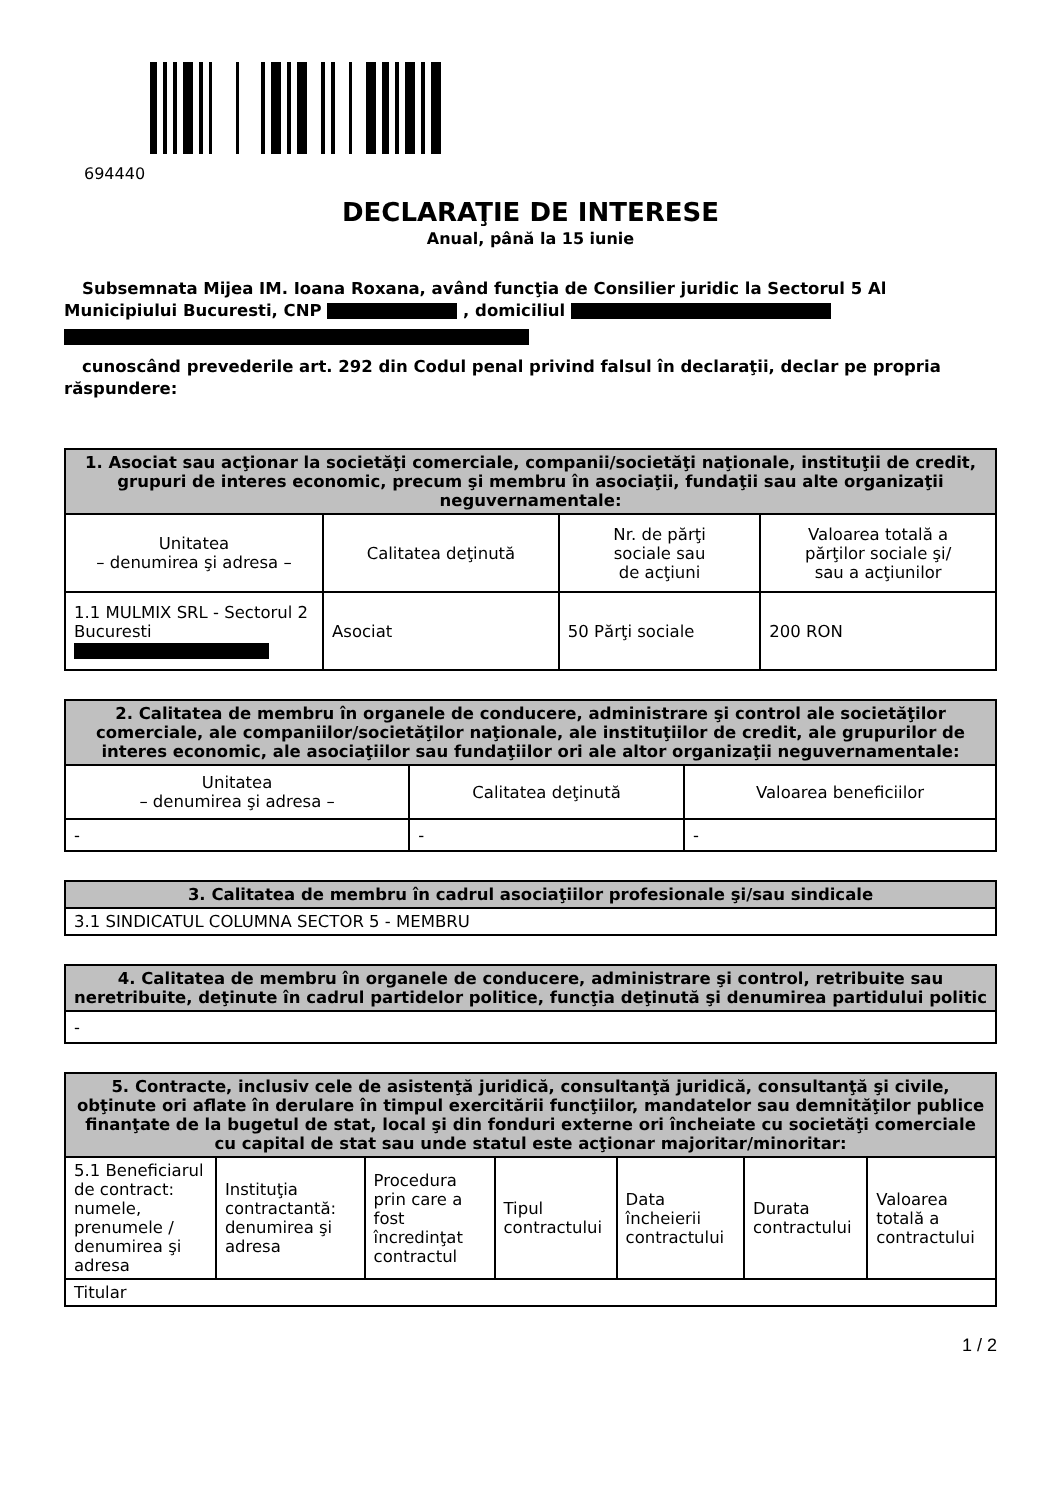694440
DECLARAŢIE DE INTERESE
Anual, până la 15 iunie
Subsemnata Mijea IM. Ioana Roxana, având funcţia de Consilier juridic la Sectorul 5 Al
Municipiului Bucuresti, CNP , domiciliul
cunoscând prevederile art. 292 din Codul penal privind falsul în declaraţii, declar pe propria
răspundere:
| 1. Asociat sau acţionar la societăţi comerciale, companii/societăţi naţionale, instituţii de credit, grupuri de interes economic, precum şi membru în asociaţii, fundaţii sau alte organizaţii neguvernamentale: | | | |
| --- | --- | --- | --- |
| Unitatea – denumirea şi adresa – | Calitatea deţinută | Nr. de părţi sociale sau de acţiuni | Valoarea totală a părţilor sociale şi/ sau a acţiunilor |
| 1.1 MULMIX SRL - Sectorul 2 Bucuresti | Asociat | 50 Părţi sociale | 200 RON |
| 2. Calitatea de membru în organele de conducere, administrare şi control ale societăţilor comerciale, ale companiilor/societăţilor naţionale, ale instituţiilor de credit, ale grupurilor de interes economic, ale asociaţiilor sau fundaţiilor ori ale altor organizaţii neguvernamentale: | | |
| --- | --- | --- |
| Unitatea – denumirea şi adresa – | Calitatea deţinută | Valoarea beneficiilor |
| - | - | - |
| 3. Calitatea de membru în cadrul asociaţiilor profesionale şi/sau sindicale |
| --- |
| 3.1 SINDICATUL COLUMNA SECTOR 5 - MEMBRU |
| 4. Calitatea de membru în organele de conducere, administrare şi control, retribuite sau neretribuite, deţinute în cadrul partidelor politice, funcţia deţinută şi denumirea partidului politic |
| --- |
| - |
| 5. Contracte, inclusiv cele de asistenţă juridică, consultanţă juridică, consultanţă şi civile, obţinute ori aflate în derulare în timpul exercitării funcţiilor, mandatelor sau demnităţilor publice finanţate de la bugetul de stat, local şi din fonduri externe ori încheiate cu societăţi comerciale cu capital de stat sau unde statul este acţionar majoritar/minoritar: | | | | | | |
| --- | --- | --- | --- | --- | --- | --- |
| 5.1 Beneficiarul de contract: numele, prenumele / denumirea şi adresa | Instituţia contractantă: denumirea şi adresa | Procedura prin care a fost încredinţat contractul | Tipul contractului | Data încheierii contractului | Durata contractului | Valoarea totală a contractului |
| Titular | | | | | | |
1 / 2